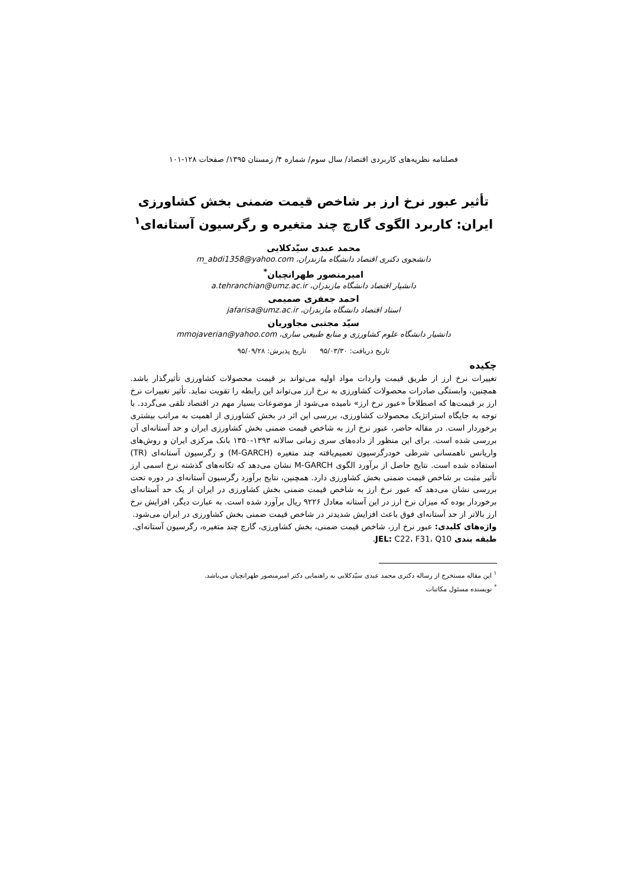فصلنامه نظریه‌های کاربردی اقتصاد/ سال سوم/ شماره ۴/ زمستان ۱۳۹۵/ صفحات ۱۲۸-۱۰۱
تأثیر عبور نرخ ارز بر شاخص قیمت ضمنی بخش کشاورزی ایران: کاربرد الگوی گارچ چند متغیره و رگرسیون آستانه‌ای<sup>۱</sup>
محمد عبدی سیّدکلایی
دانشجوی دکتری اقتصاد دانشگاه مازندران، m_abdi1358@yahoo.com
امیرمنصور طهرانچیان<sup>*</sup>
دانشیار اقتصاد دانشگاه مازندران، a.tehranchian@umz.ac.ir
احمد جعفری صمیمی
استاد اقتصاد دانشگاه مازندران، jafarisa@umz.ac.ir
سیّد مجتبی مجاوریان
دانشیار دانشگاه علوم کشاورزی و منابع طبیعی ساری، mmojaverian@yahoo.com
تاریخ دریافت: ۹۵/۰۳/۳۰ تاریخ پذیرش: ۹۵/۰۹/۲۸
چکیده
تغییرات نرخ ارز از طریق قیمت واردات مواد اولیه می‌تواند بر قیمت محصولات کشاورزی تأثیرگذار باشد. همچنین، وابستگی صادرات محصولات کشاورزی به نرخ ارز می‌تواند این رابطه را تقویت نماید. تأثیر تغییرات نرخ ارز بر قیمت‌ها که اصطلاحاً «عبور نرخ ارز» نامیده می‌شود از موضوعات بسیار مهم در اقتصاد تلقی می‌گردد. با توجه به جایگاه استراتژیک محصولات کشاورزی، بررسی این اثر در بخش کشاورزی از اهمیت به مراتب بیشتری برخوردار است. در مقاله حاضر، عبور نرخ ارز به شاخص قیمت ضمنی بخش کشاورزی ایران و حد آستانه‌ای آن بررسی شده است. برای این منظور از داده‌های سری زمانی سالانه ۱۳۹۳-۱۳۵۰ بانک مرکزی ایران و روش‌های واریانس ناهمسانی شرطی خودرگرسیون تعمیم‌یافته چند متغیره (M-GARCH) و رگرسیون آستانه‌ای (TR) استفاده شده است. نتایج حاصل از برآورد الگوی M-GARCH نشان می‌دهد که تکانه‌های گذشته نرخ اسمی ارز تأثیر مثبت بر شاخص قیمت ضمنی بخش کشاورزی دارد. همچنین، نتایج برآورد رگرسیون آستانه‌ای در دوره تحت بررسی نشان می‌دهد که عبور نرخ ارز به شاخص قیمت ضمنی بخش کشاورزی در ایران از یک حد آستانه‌ای برخوردار بوده که میزان نرخ ارز در این آستانه معادل ۹۲۲۶ ریال برآورد شده است. به عبارت دیگر، افزایش نرخ ارز بالاتر از حد آستانه‌ای فوق باعث افزایش شدیدتر در شاخص قیمت ضمنی بخش کشاورزی در ایران می‌شود.
واژه‌های کلیدی: عبور نرخ ارز، شاخص قیمت ضمنی، بخش کشاورزی، گارچ چند متغیره، رگرسیون آستانه‌ای.
طبقه بندی JEL: C22، F31، Q10.
<sup>۱</sup> این مقاله مستخرج از رساله دکتری محمد عبدی سیّدکلایی به راهنمایی دکتر امیرمنصور طهرانچیان می‌باشد.
<sup>*</sup> نویسنده مسئول مکاتبات